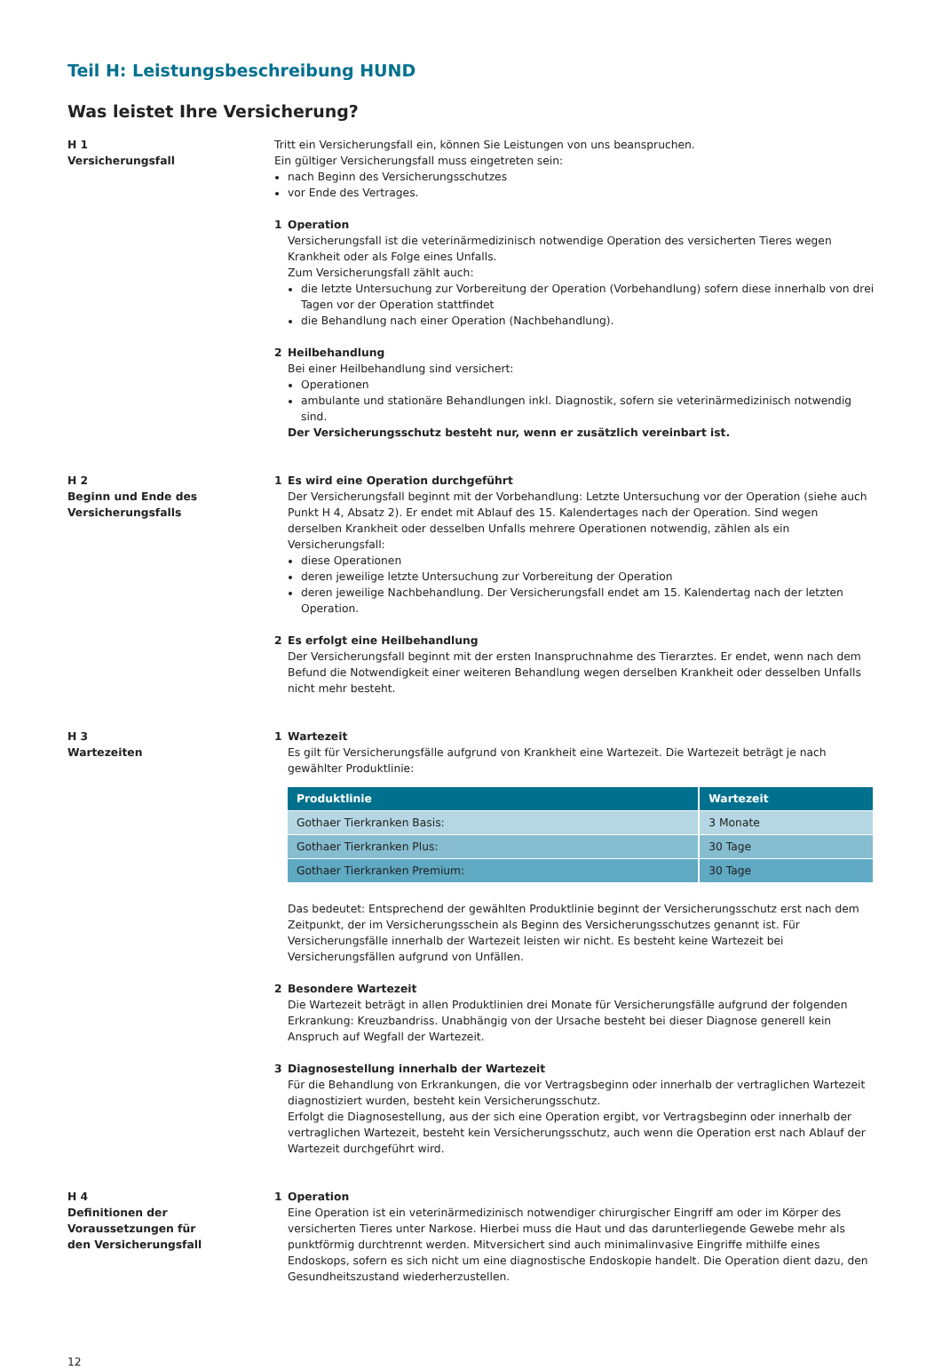Teil H: Leistungsbeschreibung HUND
Was leistet Ihre Versicherung?
H 1
Versicherungsfall
Tritt ein Versicherungsfall ein, können Sie Leistungen von uns beanspruchen.
Ein gültiger Versicherungsfall muss eingetreten sein:
nach Beginn des Versicherungsschutzes
vor Ende des Vertrages.
1 Operation
Versicherungsfall ist die veterinärmedizinisch notwendige Operation des versicherten Tieres wegen Krankheit oder als Folge eines Unfalls.
Zum Versicherungsfall zählt auch:
die letzte Untersuchung zur Vorbereitung der Operation (Vorbehandlung) sofern diese innerhalb von drei Tagen vor der Operation stattfindet
die Behandlung nach einer Operation (Nachbehandlung).
2 Heilbehandlung
Bei einer Heilbehandlung sind versichert:
Operationen
ambulante und stationäre Behandlungen inkl. Diagnostik, sofern sie veterinärmedizinisch notwendig sind.
Der Versicherungsschutz besteht nur, wenn er zusätzlich vereinbart ist.
H 2
Beginn und Ende des
Versicherungsfalls
1 Es wird eine Operation durchgeführt
Der Versicherungsfall beginnt mit der Vorbehandlung: Letzte Untersuchung vor der Operation (siehe auch Punkt H 4, Absatz 2). Er endet mit Ablauf des 15. Kalendertages nach der Operation. Sind wegen derselben Krankheit oder desselben Unfalls mehrere Operationen notwendig, zählen als ein Versicherungsfall:
diese Operationen
deren jeweilige letzte Untersuchung zur Vorbereitung der Operation
deren jeweilige Nachbehandlung. Der Versicherungsfall endet am 15. Kalendertag nach der letzten Operation.
2 Es erfolgt eine Heilbehandlung
Der Versicherungsfall beginnt mit der ersten Inanspruchnahme des Tierarztes. Er endet, wenn nach dem Befund die Notwendigkeit einer weiteren Behandlung wegen derselben Krankheit oder desselben Unfalls nicht mehr besteht.
H 3
Wartezeiten
1 Wartezeit
Es gilt für Versicherungsfälle aufgrund von Krankheit eine Wartezeit. Die Wartezeit beträgt je nach gewählter Produktlinie:
| Produktlinie | Wartezeit |
| --- | --- |
| Gothaer Tierkranken Basis: | 3 Monate |
| Gothaer Tierkranken Plus: | 30 Tage |
| Gothaer Tierkranken Premium: | 30 Tage |
Das bedeutet: Entsprechend der gewählten Produktlinie beginnt der Versicherungsschutz erst nach dem Zeitpunkt, der im Versicherungsschein als Beginn des Versicherungsschutzes genannt ist. Für Versicherungsfälle innerhalb der Wartezeit leisten wir nicht. Es besteht keine Wartezeit bei Versicherungsfällen aufgrund von Unfällen.
2 Besondere Wartezeit
Die Wartezeit beträgt in allen Produktlinien drei Monate für Versicherungsfälle aufgrund der folgenden Erkrankung: Kreuzbandriss. Unabhängig von der Ursache besteht bei dieser Diagnose generell kein Anspruch auf Wegfall der Wartezeit.
3 Diagnosestellung innerhalb der Wartezeit
Für die Behandlung von Erkrankungen, die vor Vertragsbeginn oder innerhalb der vertraglichen Wartezeit diagnostiziert wurden, besteht kein Versicherungsschutz.
Erfolgt die Diagnosestellung, aus der sich eine Operation ergibt, vor Vertragsbeginn oder innerhalb der vertraglichen Wartezeit, besteht kein Versicherungsschutz, auch wenn die Operation erst nach Ablauf der Wartezeit durchgeführt wird.
H 4
Definitionen der
Voraussetzungen für
den Versicherungsfall
1 Operation
Eine Operation ist ein veterinärmedizinisch notwendiger chirurgischer Eingriff am oder im Körper des versicherten Tieres unter Narkose. Hierbei muss die Haut und das darunterliegende Gewebe mehr als punktförmig durchtrennt werden. Mitversichert sind auch minimalinvasive Eingriffe mithilfe eines Endoskops, sofern es sich nicht um eine diagnostische Endoskopie handelt. Die Operation dient dazu, den Gesundheitszustand wiederherzustellen.
12